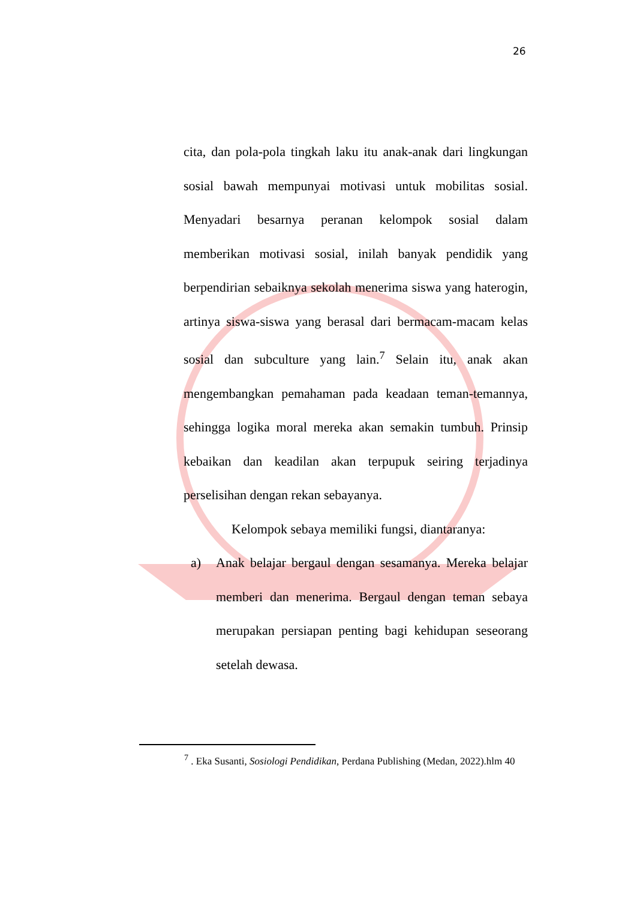26
cita, dan pola-pola tingkah laku itu anak-anak dari lingkungan sosial bawah mempunyai motivasi untuk mobilitas sosial. Menyadari besarnya peranan kelompok sosial dalam memberikan motivasi sosial, inilah banyak pendidik yang berpendirian sebaiknya sekolah menerima siswa yang haterogin, artinya siswa-siswa yang berasal dari bermacam-macam kelas sosial dan subculture yang lain.<sup>7</sup> Selain itu, anak akan mengembangkan pemahaman pada keadaan teman-temannya, sehingga logika moral mereka akan semakin tumbuh. Prinsip kebaikan dan keadilan akan terpupuk seiring terjadinya perselisihan dengan rekan sebayanya.
Kelompok sebaya memiliki fungsi, diantaranya:
a) Anak belajar bergaul dengan sesamanya. Mereka belajar memberi dan menerima. Bergaul dengan teman sebaya merupakan persiapan penting bagi kehidupan seseorang setelah dewasa.
<sup>7</sup> . Eka Susanti, Sosiologi Pendidikan, Perdana Publishing (Medan, 2022).hlm 40